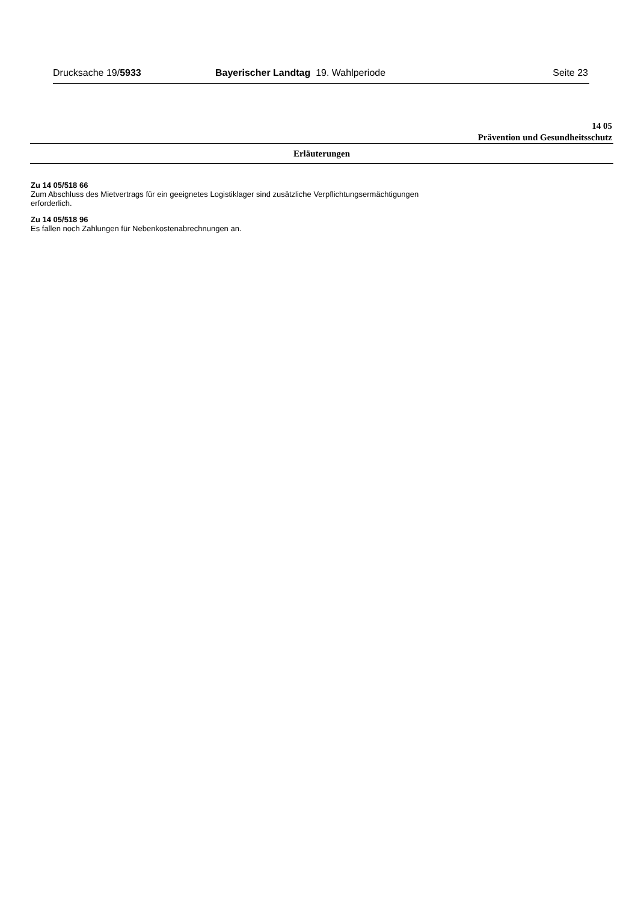Drucksache 19/5933 Bayerischer Landtag 19. Wahlperiode Seite 23
14 05
Prävention und Gesundheitsschutz
Erläuterungen
Zu 14 05/518 66
Zum Abschluss des Mietvertrags für ein geeignetes Logistiklager sind zusätzliche Verpflichtungsermächtigungen
erforderlich.
Zu 14 05/518 96
Es fallen noch Zahlungen für Nebenkostenabrechnungen an.